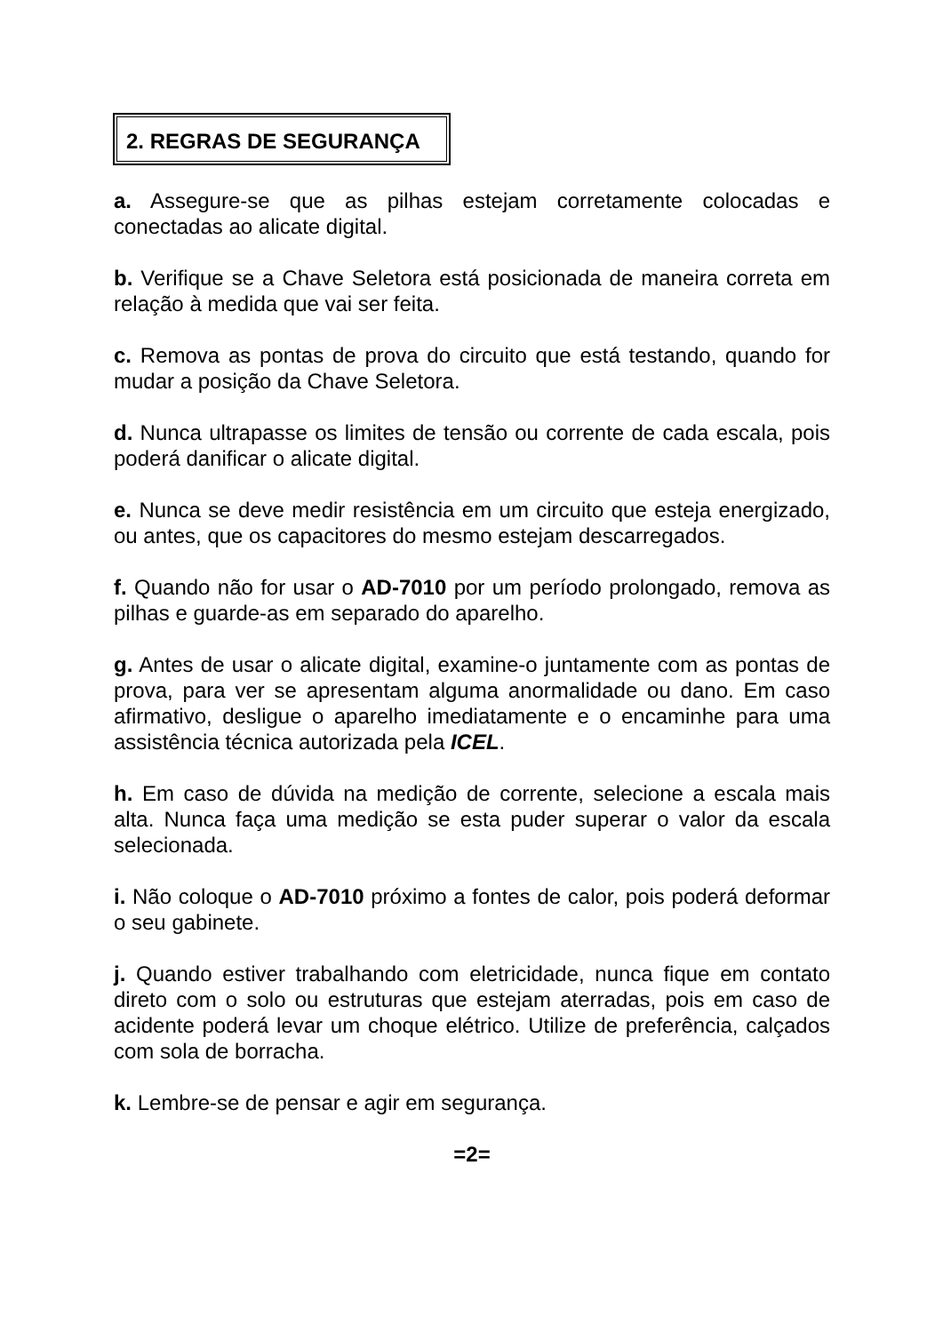2. REGRAS DE SEGURANÇA
a. Assegure-se que as pilhas estejam corretamente colocadas e conectadas ao alicate digital.
b. Verifique se a Chave Seletora está posicionada de maneira correta em relação à medida que vai ser feita.
c. Remova as pontas de prova do circuito que está testando, quando for mudar a posição da Chave Seletora.
d. Nunca ultrapasse os limites de tensão ou corrente de cada escala, pois poderá danificar o alicate digital.
e. Nunca se deve medir resistência em um circuito que esteja energizado, ou antes, que os capacitores do mesmo estejam descarregados.
f. Quando não for usar o AD-7010 por um período prolongado, remova as pilhas e guarde-as em separado do aparelho.
g. Antes de usar o alicate digital, examine-o juntamente com as pontas de prova, para ver se apresentam alguma anormalidade ou dano. Em caso afirmativo, desligue o aparelho imediatamente e o encaminhe para uma assistência técnica autorizada pela ICEL.
h. Em caso de dúvida na medição de corrente, selecione a escala mais alta. Nunca faça uma medição se esta puder superar o valor da escala selecionada.
i. Não coloque o AD-7010 próximo a fontes de calor, pois poderá deformar o seu gabinete.
j. Quando estiver trabalhando com eletricidade, nunca fique em contato direto com o solo ou estruturas que estejam aterradas, pois em caso de acidente poderá levar um choque elétrico. Utilize de preferência, calçados com sola de borracha.
k. Lembre-se de pensar e agir em segurança.
=2=